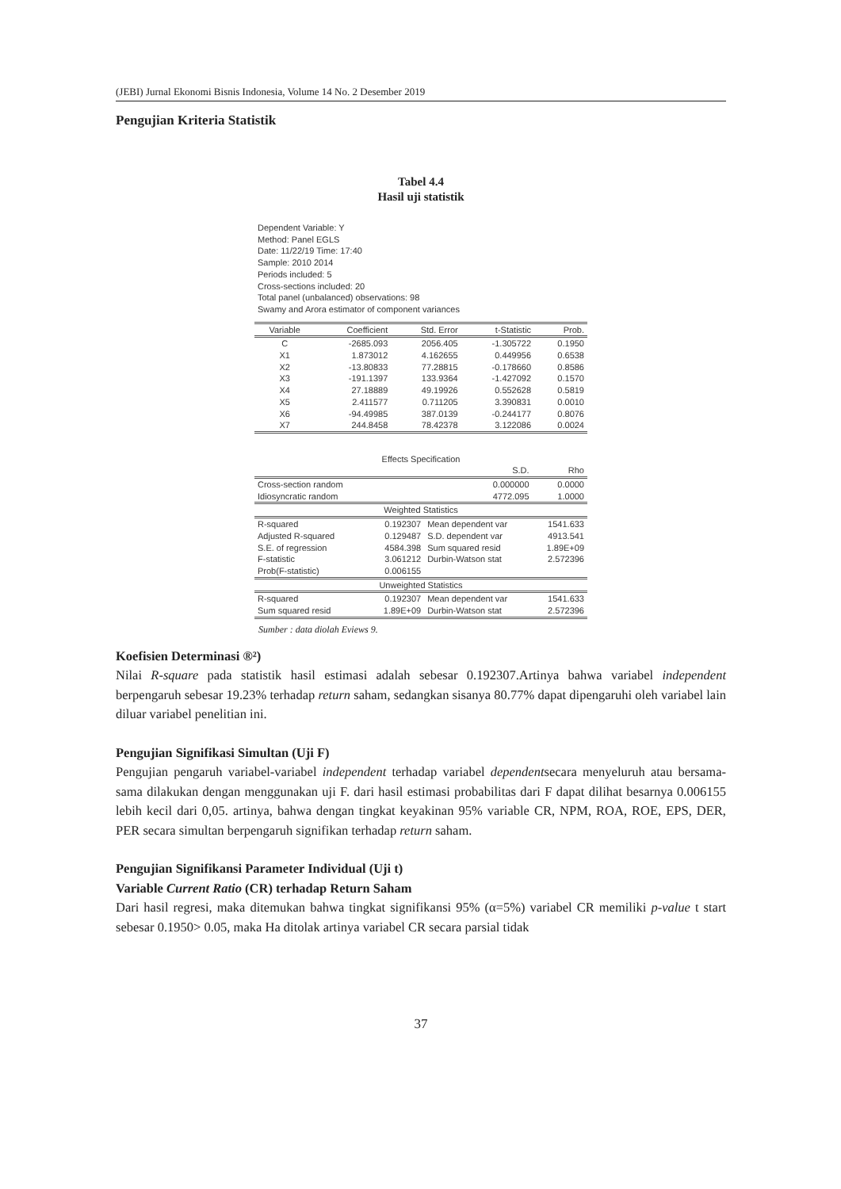(JEBI) Jurnal Ekonomi Bisnis Indonesia, Volume 14 No. 2 Desember 2019
Pengujian Kriteria Statistik
Tabel 4.4
Hasil uji statistik
Dependent Variable: Y
Method: Panel EGLS
Date: 11/22/19 Time: 17:40
Sample: 2010 2014
Periods included: 5
Cross-sections included: 20
Total panel (unbalanced) observations: 98
Swamy and Arora estimator of component variances
| Variable | Coefficient | Std. Error | t-Statistic | Prob. |
| --- | --- | --- | --- | --- |
| C | -2685.093 | 2056.405 | -1.305722 | 0.1950 |
| X1 | 1.873012 | 4.162655 | 0.449956 | 0.6538 |
| X2 | -13.80833 | 77.28815 | -0.178660 | 0.8586 |
| X3 | -191.1397 | 133.9364 | -1.427092 | 0.1570 |
| X4 | 27.18889 | 49.19926 | 0.552628 | 0.5819 |
| X5 | 2.411577 | 0.711205 | 3.390831 | 0.0010 |
| X6 | -94.49985 | 387.0139 | -0.244177 | 0.8076 |
| X7 | 244.8458 | 78.42378 | 3.122086 | 0.0024 |
| Effects Specification | | | |
| --- | --- | --- | --- |
| | | S.D. | Rho |
| Cross-section random | | 0.000000 | 0.0000 |
| Idiosyncratic random | | 4772.095 | 1.0000 |
| Weighted Statistics | | | |
| R-squared | 0.192307 | Mean dependent var | 1541.633 |
| Adjusted R-squared | 0.129487 | S.D. dependent var | 4913.541 |
| S.E. of regression | 4584.398 | Sum squared resid | 1.89E+09 |
| F-statistic | 3.061212 | Durbin-Watson stat | 2.572396 |
| Prob(F-statistic) | 0.006155 | | |
| Unweighted Statistics | | | |
| R-squared | 0.192307 | Mean dependent var | 1541.633 |
| Sum squared resid | 1.89E+09 | Durbin-Watson stat | 2.572396 |
Sumber : data diolah Eviews 9.
Koefisien Determinasi ®²)
Nilai R-square pada statistik hasil estimasi adalah sebesar 0.192307.Artinya bahwa variabel independent berpengaruh sebesar 19.23% terhadap return saham, sedangkan sisanya 80.77% dapat dipengaruhi oleh variabel lain diluar variabel penelitian ini.
Pengujian Signifikasi Simultan (Uji F)
Pengujian pengaruh variabel-variabel independent terhadap variabel dependentsecara menyeluruh atau bersama-sama dilakukan dengan menggunakan uji F. dari hasil estimasi probabilitas dari F dapat dilihat besarnya 0.006155 lebih kecil dari 0,05. artinya, bahwa dengan tingkat keyakinan 95% variable CR, NPM, ROA, ROE, EPS, DER, PER secara simultan berpengaruh signifikan terhadap return saham.
Pengujian Signifikansi Parameter Individual (Uji t)
Variable Current Ratio (CR) terhadap Return Saham
Dari hasil regresi, maka ditemukan bahwa tingkat signifikansi 95% (α=5%) variabel CR memiliki p-value t start sebesar 0.1950> 0.05, maka Ha ditolak artinya variabel CR secara parsial tidak
37